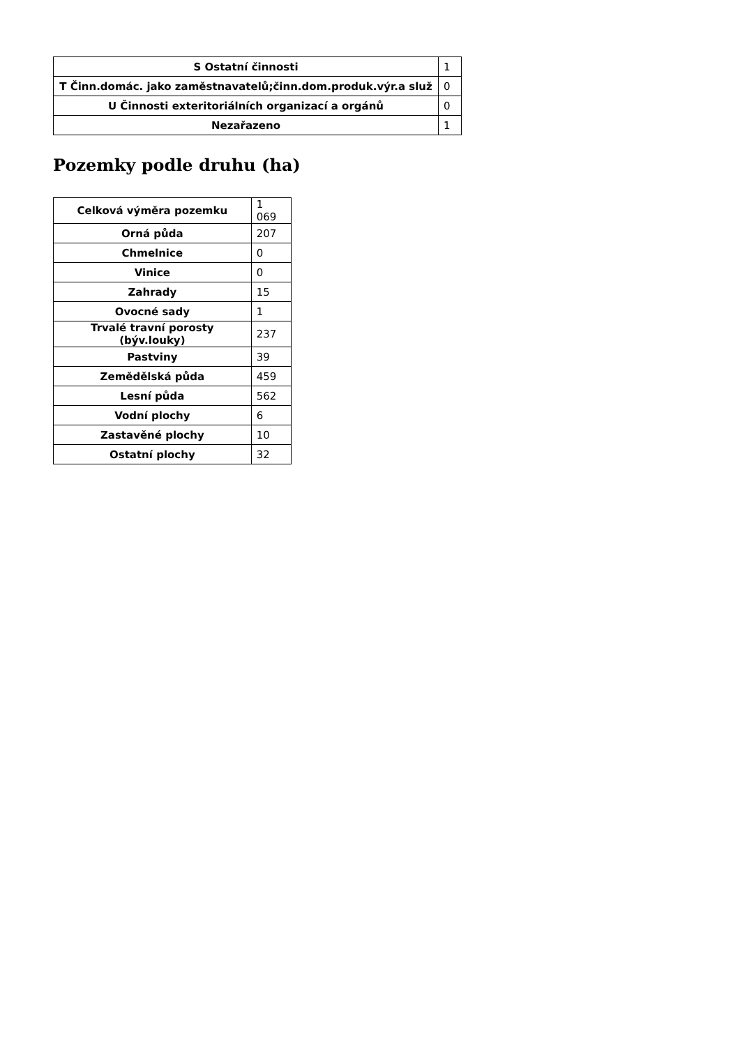| S Ostatní činnosti | 1 |
| T Činn.domác. jako zaměstnavatelů;činn.dom.produk.výr.a služ | 0 |
| U Činnosti exteritoriálních organizací a orgánů | 0 |
| Nezařazeno | 1 |
Pozemky podle druhu (ha)
| Celková výměra pozemku | 1 069 |
| Orná půda | 207 |
| Chmelnice | 0 |
| Vinice | 0 |
| Zahrady | 15 |
| Ovocné sady | 1 |
| Trvalé travní porosty (býv.louky) | 237 |
| Pastviny | 39 |
| Zemědělská půda | 459 |
| Lesní půda | 562 |
| Vodní plochy | 6 |
| Zastavěné plochy | 10 |
| Ostatní plochy | 32 |